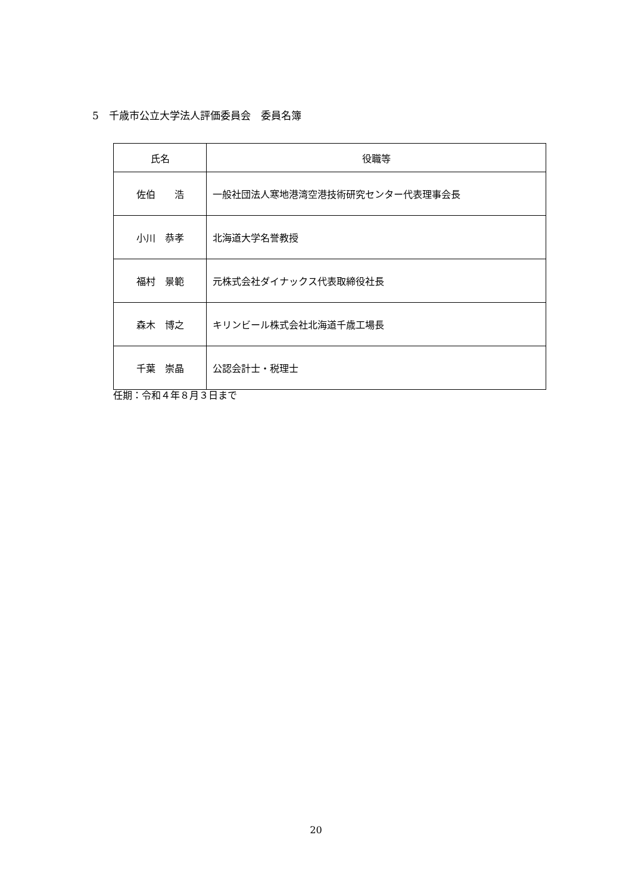5　千歳市公立大学法人評価委員会　委員名簿
| 氏名 | 役職等 |
| --- | --- |
| 佐伯 浩 | 一般社団法人寒地港湾空港技術研究センター代表理事会長 |
| 小川 恭孝 | 北海道大学名誉教授 |
| 福村 景範 | 元株式会社ダイナックス代表取締役社長 |
| 森木 博之 | キリンビール株式会社北海道千歳工場長 |
| 千葉 崇晶 | 公認会計士・税理士 |
任期：令和４年８月３日まで
20